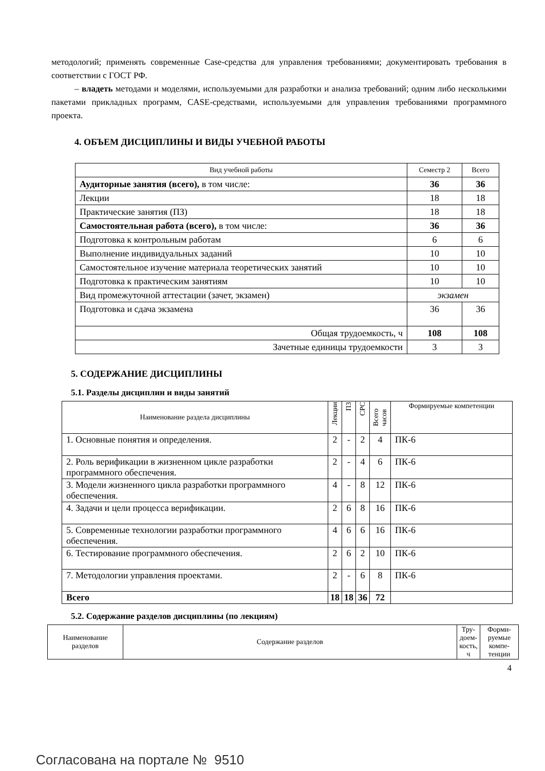методологий; применять современные Case-средства для управления требованиями; документиро­вать требования в соответствии с ГОСТ РФ.
– владеть методами и моделями, используемыми для разработки и анализа требований; од­ним либо несколькими пакетами прикладных программ, CASE-средствами, используемыми для управления требованиями программного проекта.
4. ОБЪЕМ ДИСЦИПЛИНЫ И ВИДЫ УЧЕБНОЙ РАБОТЫ
| Вид учебной работы | Семестр 2 | Всего |
| Аудиторные занятия (всего), в том числе: | 36 | 36 |
| Лекции | 18 | 18 |
| Практические занятия (ПЗ) | 18 | 18 |
| Самостоятельная работа (всего), в том числе: | 36 | 36 |
| Подготовка к контрольным работам | 6 | 6 |
| Выполнение индивидуальных заданий | 10 | 10 |
| Самостоятельное изучение материала теоретических занятий | 10 | 10 |
| Подготовка к практическим занятиям | 10 | 10 |
| Вид промежуточной аттестации (зачет, экзамен) | экзамен | |
| Подготовка и сдача экзамена | 36 | 36 |
| Общая трудоемкость, ч | 108 | 108 |
| Зачетные единицы трудоемкости | 3 | 3 |
5. СОДЕРЖАНИЕ ДИСЦИПЛИНЫ
5.1. Разделы дисциплин и виды занятий
| Наименование раздела дисциплины | Лекции | ПЗ | СРС | Всего часов | Формируемые компетенции |
| 1. Основные понятия и определения. | 2 | - | 2 | 4 | ПК-6 |
| 2. Роль верификации в жизненном цикле раз­работки программного обеспечения. | 2 | - | 4 | 6 | ПК-6 |
| 3. Модели жизненного цикла разработки про­граммного обеспечения. | 4 | - | 8 | 12 | ПК-6 |
| 4. Задачи и цели процесса верификации. | 2 | 6 | 8 | 16 | ПК-6 |
| 5. Современные технологии разработки про­граммного обеспечения. | 4 | 6 | 6 | 16 | ПК-6 |
| 6. Тестирование программного обеспечения. | 2 | 6 | 2 | 10 | ПК-6 |
| 7. Методологии управления проектами. | 2 | - | 6 | 8 | ПК-6 |
| Всего | 18 | 18 | 36 | 72 | |
5.2. Содержание разделов дисциплины (по лекциям)
| Наименование разделов | Содержание разделов | Тру­доем­кость, ч | Форми­руемые компе­тенции |
| --- | --- | --- | --- |
4
Согласована на портале № 9510